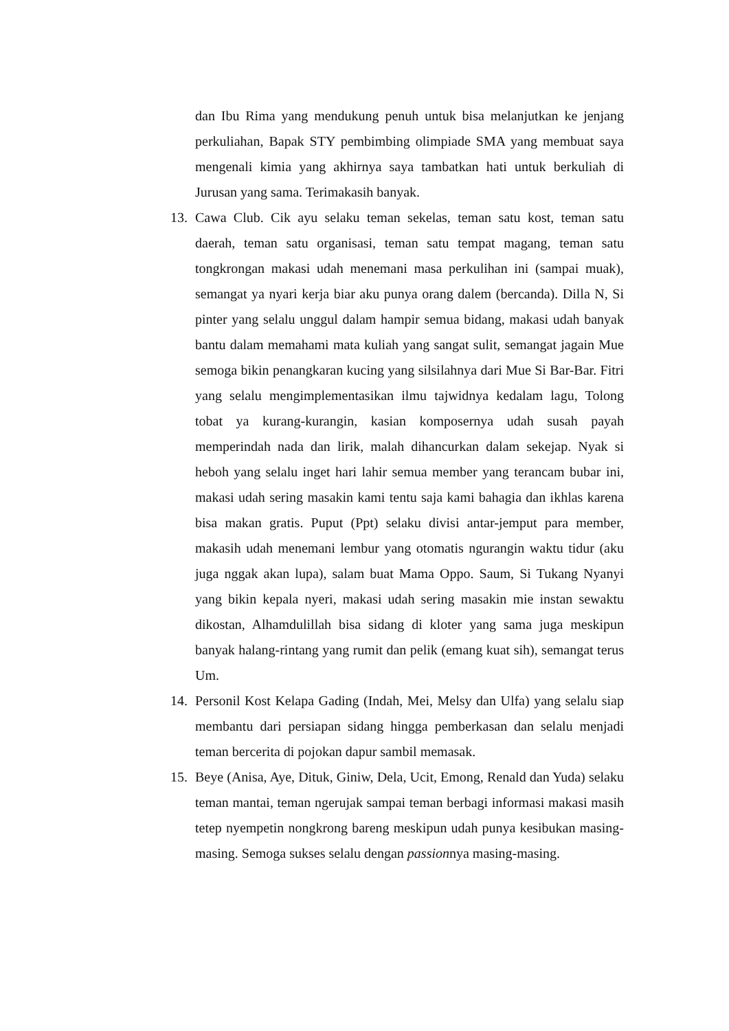dan Ibu Rima yang mendukung penuh untuk bisa melanjutkan ke jenjang perkuliahan, Bapak STY pembimbing olimpiade SMA yang membuat saya mengenali kimia yang akhirnya saya tambatkan hati untuk berkuliah di Jurusan yang sama. Terimakasih banyak.
13. Cawa Club. Cik ayu selaku teman sekelas, teman satu kost, teman satu daerah, teman satu organisasi, teman satu tempat magang, teman satu tongkrongan makasi udah menemani masa perkulihan ini (sampai muak), semangat ya nyari kerja biar aku punya orang dalem (bercanda). Dilla N, Si pinter yang selalu unggul dalam hampir semua bidang, makasi udah banyak bantu dalam memahami mata kuliah yang sangat sulit, semangat jagain Mue semoga bikin penangkaran kucing yang silsilahnya dari Mue Si Bar-Bar. Fitri yang selalu mengimplementasikan ilmu tajwidnya kedalam lagu, Tolong tobat ya kurang-kurangin, kasian komposernya udah susah payah memperindah nada dan lirik, malah dihancurkan dalam sekejap. Nyak si heboh yang selalu inget hari lahir semua member yang terancam bubar ini, makasi udah sering masakin kami tentu saja kami bahagia dan ikhlas karena bisa makan gratis. Puput (Ppt) selaku divisi antar-jemput para member, makasih udah menemani lembur yang otomatis ngurangin waktu tidur (aku juga nggak akan lupa), salam buat Mama Oppo. Saum, Si Tukang Nyanyi yang bikin kepala nyeri, makasi udah sering masakin mie instan sewaktu dikostan, Alhamdulillah bisa sidang di kloter yang sama juga meskipun banyak halang-rintang yang rumit dan pelik (emang kuat sih), semangat terus Um.
14. Personil Kost Kelapa Gading (Indah, Mei, Melsy dan Ulfa) yang selalu siap membantu dari persiapan sidang hingga pemberkasan dan selalu menjadi teman bercerita di pojokan dapur sambil memasak.
15. Beye (Anisa, Aye, Dituk, Giniw, Dela, Ucit, Emong, Renald dan Yuda) selaku teman mantai, teman ngerujak sampai teman berbagi informasi makasi masih tetep nyempetin nongkrong bareng meskipun udah punya kesibukan masing-masing. Semoga sukses selalu dengan passionnya masing-masing.